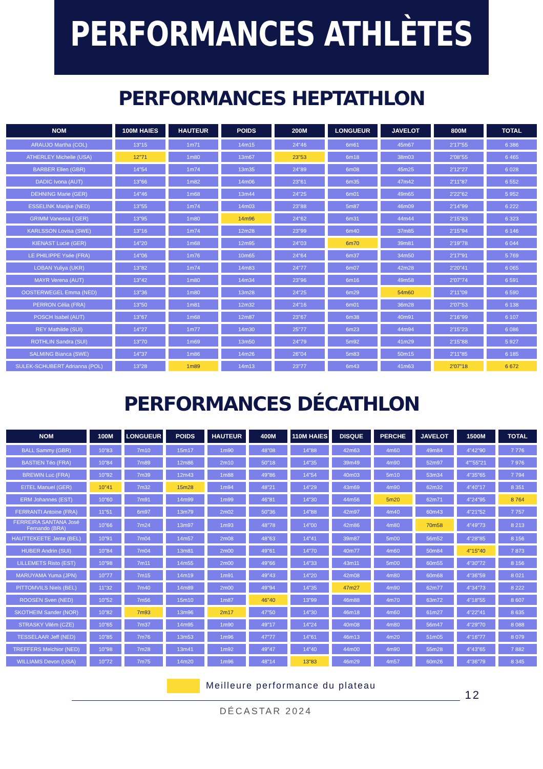PERFORMANCES ATHLÈTES
PERFORMANCES HEPTATHLON
| NOM | 100M HAIES | HAUTEUR | POIDS | 200M | LONGUEUR | JAVELOT | 800M | TOTAL |
| --- | --- | --- | --- | --- | --- | --- | --- | --- |
| ARAUJO Martha (COL) | 13"15 | 1m71 | 14m15 | 24"46 | 6m61 | 45m67 | 2'17"55 | 6 386 |
| ATHERLEY Michelle (USA) | 12"71 | 1m80 | 13m67 | 23"53 | 6m18 | 38m03 | 2'08"55 | 6 465 |
| BARBER Ellen (GBR) | 14"54 | 1m74 | 13m35 | 24"89 | 6m08 | 45m25 | 2'12"27 | 6 028 |
| DADIC Ivona (AUT) | 13"66 | 1m82 | 14m06 | 23"61 | 6m35 | 47m42 | 2'11"87 | 6 552 |
| DEHNING Marie (GER) | 14"46 | 1m68 | 13m44 | 24"25 | 6m01 | 49m65 | 2'22"62 | 5 952 |
| ESSELINK Marijke (NED) | 13"55 | 1m74 | 14m03 | 23"88 | 5m87 | 46m09 | 2'14"99 | 6 222 |
| GRIMM Vanessa ( GER) | 13"95 | 1m80 | 14m96 | 24"62 | 6m31 | 44m44 | 2'15"83 | 6 323 |
| KARLSSON Lovisa (SWE) | 13"16 | 1m74 | 12m28 | 23"99 | 6m40 | 37m85 | 2'15"94 | 6 146 |
| KIENAST Lucie (GER) | 14"20 | 1m68 | 12m95 | 24"03 | 6m70 | 39m81 | 2'19"78 | 6 044 |
| LE PHILIPPE Ysée (FRA) | 14"06 | 1m76 | 10m65 | 24"64 | 6m37 | 34m50 | 2'17"91 | 5 769 |
| LOBAN Yuliya (UKR) | 13"82 | 1m74 | 14m83 | 24"77 | 6m07 | 42m28 | 2'20"41 | 6 065 |
| MAYR Verena (AUT) | 13"42 | 1m80 | 14m34 | 23"96 | 6m16 | 49m58 | 2'07"74 | 6 591 |
| OOSTERWEGEL Emma (NED) | 13"36 | 1m80 | 13m28 | 24"25 | 6m29 | 54m60 | 2'11"09 | 6 590 |
| PERRON Célia (FRA) | 13"50 | 1m81 | 12m32 | 24"16 | 6m01 | 36m28 | 2'07"53 | 6 138 |
| POSCH Isabel (AUT) | 13"67 | 1m68 | 12m87 | 23"67 | 6m38 | 40m91 | 2'16"99 | 6 107 |
| REY Mathilde (SUI) | 14"27 | 1m77 | 14m30 | 25"77 | 6m23 | 44m94 | 2'15"23 | 6 086 |
| ROTHLIN Sandra (SUI) | 13"70 | 1m69 | 13m50 | 24"79 | 5m92 | 41m29 | 2'15"88 | 5 927 |
| SALMING Bianca (SWE) | 14"37 | 1m86 | 14m26 | 26"04 | 5m83 | 50m15 | 2'11"85 | 6 185 |
| SULEK-SCHUBERT Adrianna (POL) | 13"28 | 1m89 | 14m13 | 23"77 | 6m43 | 41m63 | 2'07"18 | 6 672 |
PERFORMANCES DÉCATHLON
| NOM | 100M | LONGUEUR | POIDS | HAUTEUR | 400M | 110M HAIES | DISQUE | PERCHE | JAVELOT | 1500M | TOTAL |
| --- | --- | --- | --- | --- | --- | --- | --- | --- | --- | --- | --- |
| BALL Sammy (GBR) | 10"83 | 7m10 | 15m17 | 1m90 | 48"08 | 14"88 | 42m63 | 4m60 | 49m84 | 4"42"90 | 7 776 |
| BASTIEN Téo (FRA) | 10"84 | 7m89 | 12m86 | 2m10 | 50"18 | 14"35 | 39m49 | 4m90 | 52m97 | 4""55"21 | 7 976 |
| BREWIN Luc (FRA) | 10"92 | 7m39 | 12m43 | 1m88 | 49"86 | 14"54 | 40m03 | 5m10 | 53m34 | 4"35"65 | 7 794 |
| EITEL Manuel (GER) | 10"41 | 7m32 | 15m28 | 1m94 | 48"21 | 14"29 | 43m69 | 4m90 | 62m32 | 4"40"17 | 8 351 |
| ERM Johannes (EST) | 10"60 | 7m91 | 14m99 | 1m99 | 46"81 | 14"30 | 44m56 | 5m20 | 62m71 | 4"24"95 | 8 764 |
| FERRANTI Antoine (FRA) | 11"51 | 6m97 | 13m79 | 2m02 | 50"36 | 14"88 | 42m97 | 4m40 | 60m43 | 4"21"52 | 7 757 |
| FERREIRA SANTANA José Fernando (BRA) | 10"66 | 7m24 | 13m97 | 1m93 | 48"78 | 14"00 | 42m86 | 4m80 | 70m58 | 4"49"73 | 8 213 |
| HAUTTEKEETE Jente (BEL) | 10"91 | 7m04 | 14m57 | 2m08 | 48"63 | 14"41 | 39m87 | 5m00 | 56m52 | 4"28"85 | 8 156 |
| HUBER Andrin (SUI) | 10"84 | 7m04 | 13m81 | 2m00 | 49"61 | 14"70 | 40m77 | 4m60 | 50m84 | 4"15"40 | 7 873 |
| LILLEMETS Risto (EST) | 10"98 | 7m11 | 14m55 | 2m00 | 49"66 | 14"33 | 43m11 | 5m00 | 60m55 | 4"30"72 | 8 156 |
| MARUYAMA Yuma (JPN) | 10"77 | 7m15 | 14m19 | 1m91 | 49"43 | 14"20 | 42m08 | 4m80 | 60m68 | 4"36"59 | 8 021 |
| PITTOMVILS Niels (BEL) | 11"32 | 7m40 | 14m89 | 2m00 | 49"94 | 14"35 | 47m27 | 4m90 | 62m77 | 4"34"73 | 8 222 |
| ROOSEN Sven (NED) | 10"52 | 7m56 | 15m10 | 1m87 | 46"40 | 13"99 | 46m88 | 4m70 | 63m72 | 4"18"55 | 8 607 |
| SKOTHEIM Sander (NOR) | 10"82 | 7m93 | 13m96 | 2m17 | 47"50 | 14"30 | 46m18 | 4m60 | 61m27 | 4"22"41 | 8 635 |
| STRASKY Vilém (CZE) | 10"65 | 7m37 | 14m95 | 1m90 | 49"17 | 14"24 | 40m08 | 4m80 | 56m47 | 4"29"70 | 8 088 |
| TESSELAAR Jeff (NED) | 10"85 | 7m76 | 13m53 | 1m96 | 47"77 | 14"61 | 46m13 | 4m20 | 51m05 | 4"16"77 | 8 079 |
| TREFFERS Melchior (NED) | 10"98 | 7m28 | 13m41 | 1m92 | 49"47 | 14"40 | 44m00 | 4m90 | 55m28 | 4"43"65 | 7 882 |
| WILLIAMS Devon (USA) | 10"72 | 7m75 | 14m20 | 1m96 | 48"14 | 13"83 | 46m29 | 4m57 | 60m26 | 4"36"79 | 8 345 |
Meilleure performance du plateau
DÉCASTAR 2024
12